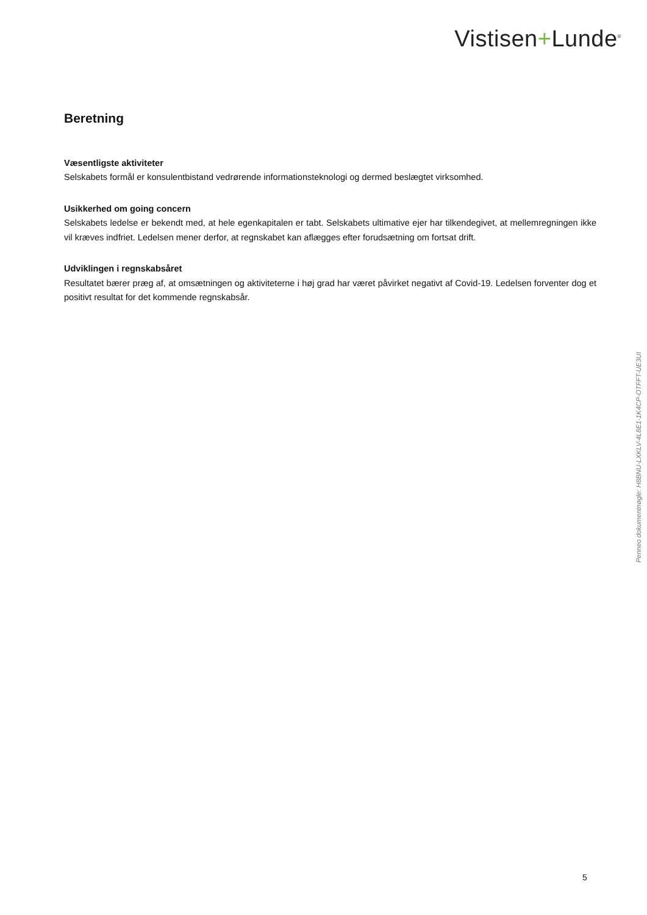Vistisen+Lunde<sup>®</sup>
Beretning
Væsentligste aktiviteter
Selskabets formål er konsulentbistand vedrørende informationsteknologi og dermed beslægtet virksomhed.
Usikkerhed om going concern
Selskabets ledelse er bekendt med, at hele egenkapitalen er tabt. Selskabets ultimative ejer har tilkendegivet, at mellemregningen ikke vil kræves indfriet. Ledelsen mener derfor, at regnskabet kan aflægges efter forudsætning om fortsat drift.
Udviklingen i regnskabsåret
Resultatet bærer præg af, at omsætningen og aktiviteterne i høj grad har været påvirket negativt af Covid-19. Ledelsen forventer dog et positivt resultat for det kommende regnskabsår.
Penneo dokumentnøgle: H8BNU-LXKLV-4L8E1-1K4CP-OTFFT-UE3UI
5